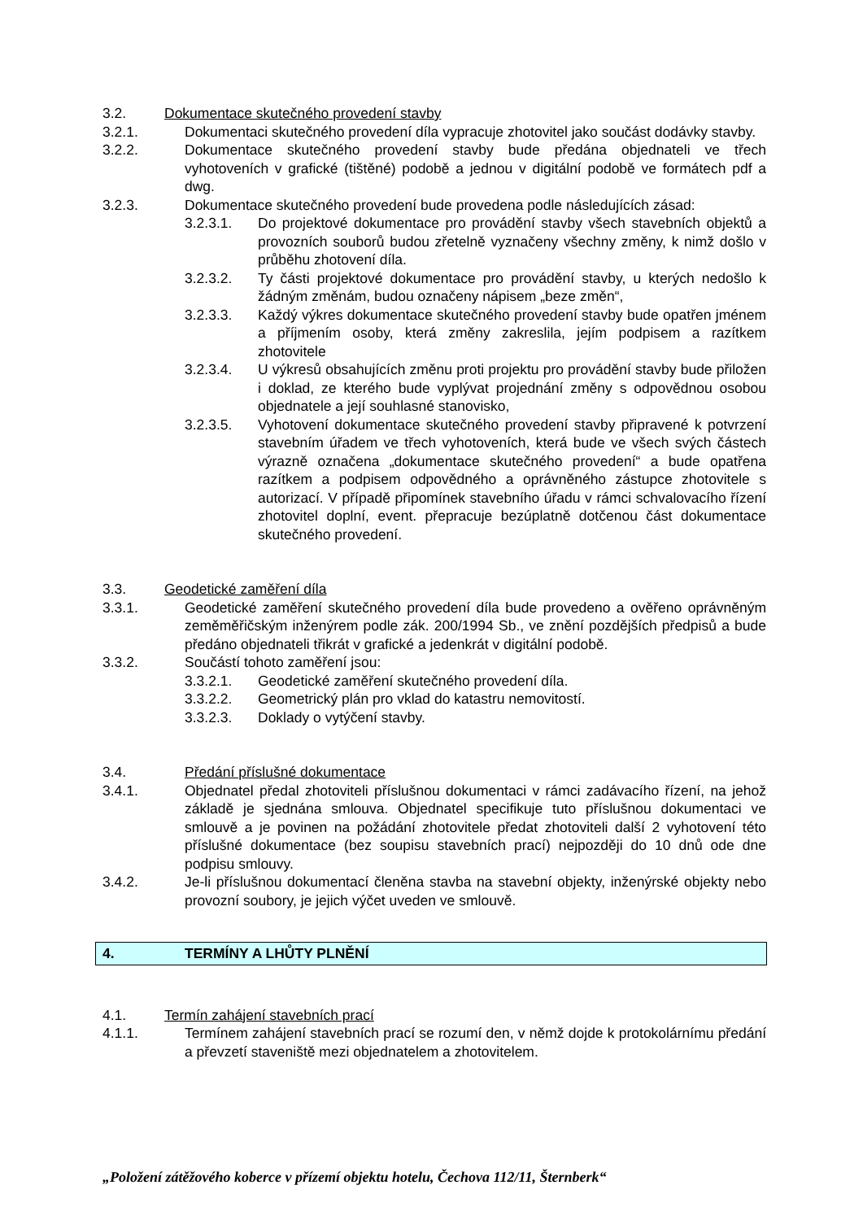3.2. Dokumentace skutečného provedení stavby
3.2.1. Dokumentaci skutečného provedení díla vypracuje zhotovitel jako součást dodávky stavby.
3.2.2. Dokumentace skutečného provedení stavby bude předána objednateli ve třech vyhotoveních v grafické (tištěné) podobě a jednou v digitální podobě ve formátech pdf a dwg.
3.2.3. Dokumentace skutečného provedení bude provedena podle následujících zásad:
3.2.3.1. Do projektové dokumentace pro provádění stavby všech stavebních objektů a provozních souborů budou zřetelně vyznačeny všechny změny, k nimž došlo v průběhu zhotovení díla.
3.2.3.2. Ty části projektové dokumentace pro provádění stavby, u kterých nedošlo k žádným změnám, budou označeny nápisem „beze změn“,
3.2.3.3. Každý výkres dokumentace skutečného provedení stavby bude opatřen jménem a příjmením osoby, která změny zakreslila, jejím podpisem a razítkem zhotovitele
3.2.3.4. U výkresů obsahujících změnu proti projektu pro provádění stavby bude přiložen i doklad, ze kterého bude vyplývat projednání změny s odpovědnou osobou objednatele a její souhlasné stanovisko,
3.2.3.5. Vyhotovení dokumentace skutečného provedení stavby připravené k potvrzení stavebním úřadem ve třech vyhotoveních, která bude ve všech svých částech výrazně označena „dokumentace skutečného provedení“ a bude opatřena razítkem a podpisem odpovědného a oprávněného zástupce zhotovitele s autorizací. V případě připomínek stavebního úřadu v rámci schvalovacího řízení zhotovitel doplní, event. přepracuje bezúplatně dotčenou část dokumentace skutečného provedení.
3.3. Geodetické zaměření díla
3.3.1. Geodetické zaměření skutečného provedení díla bude provedeno a ověřeno oprávněným zeměměřičským inženýrem podle zák. 200/1994 Sb., ve znění pozdějších předpisů a bude předáno objednateli třikrát v grafické a jedenkrát v digitální podobě.
3.3.2. Součástí tohoto zaměření jsou:
3.3.2.1. Geodetické zaměření skutečného provedení díla.
3.3.2.2. Geometrický plán pro vklad do katastru nemovitostí.
3.3.2.3. Doklady o vytýčení stavby.
3.4. Předání příslušné dokumentace
3.4.1. Objednatel předal zhotoviteli příslušnou dokumentaci v rámci zadávacího řízení, na jehož základě je sjednána smlouva. Objednatel specifikuje tuto příslušnou dokumentaci ve smlouvě a je povinen na požádání zhotovitele předat zhotoviteli další 2 vyhotovení této příslušné dokumentace (bez soupisu stavebních prací) nejpozději do 10 dnů ode dne podpisu smlouvy.
3.4.2. Je-li příslušnou dokumentací členěna stavba na stavební objekty, inženýrské objekty nebo provozní soubory, je jejich výčet uveden ve smlouvě.
4. TERMÍNY A LHŮTY PLNĚNÍ
4.1. Termín zahájení stavebních prací
4.1.1. Termínem zahájení stavebních prací se rozumí den, v němž dojde k protokolárnímu předání a převzetí staveniště mezi objednatelem a zhotovitelem.
„Položení zátěžového koberce v přízemí objektu hotelu, Čechova 112/11, Šternberk“